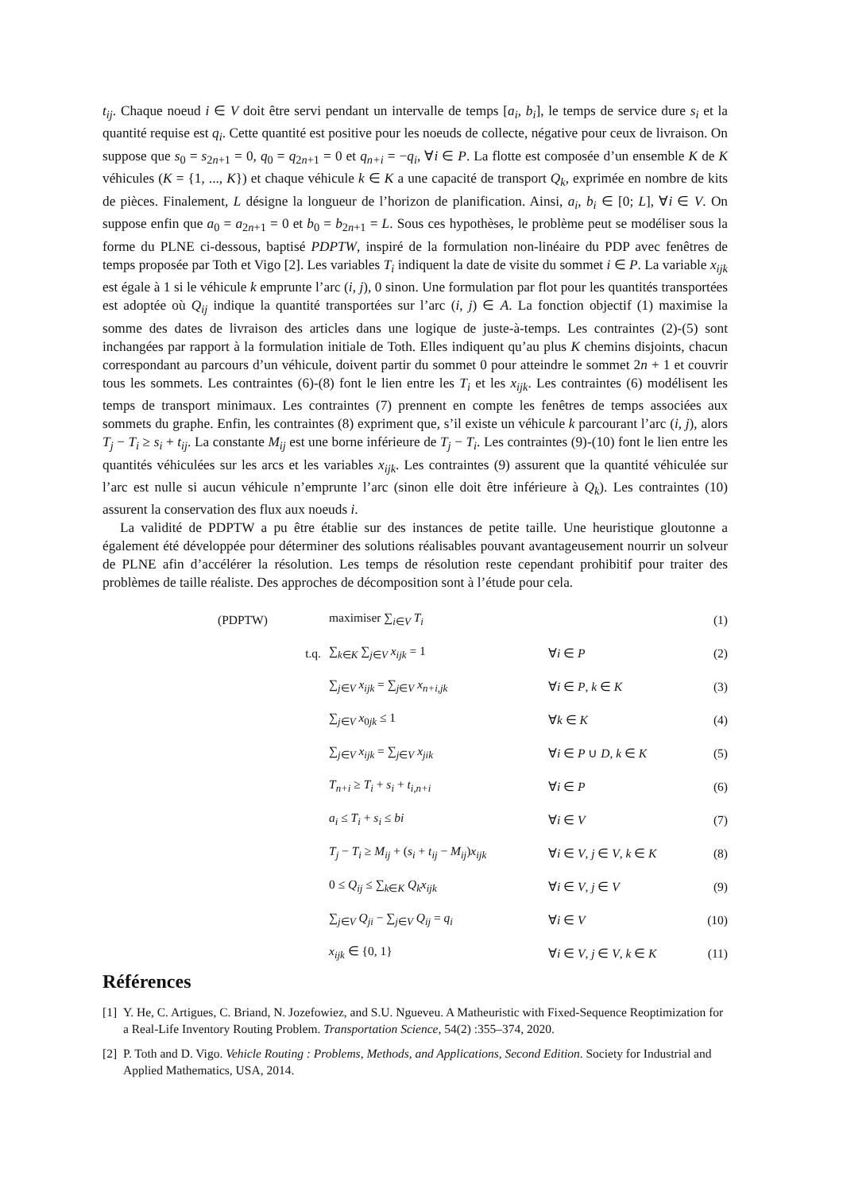t<sub>ij</sub>. Chaque noeud i ∈ V doit être servi pendant un intervalle de temps [a<sub>i</sub>, b<sub>i</sub>], le temps de service dure s<sub>i</sub> et la quantité requise est q<sub>i</sub>. Cette quantité est positive pour les noeuds de collecte, négative pour ceux de livraison. On suppose que s<sub>0</sub> = s<sub>2n+1</sub> = 0, q<sub>0</sub> = q<sub>2n+1</sub> = 0 et q<sub>n+i</sub> = −q<sub>i</sub>, ∀i ∈ P. La flotte est composée d’un ensemble K de K véhicules (K = {1, ..., K}) et chaque véhicule k ∈ K a une capacité de transport Q<sub>k</sub>, exprimée en nombre de kits de pièces. Finalement, L désigne la longueur de l’horizon de planification. Ainsi, a<sub>i</sub>, b<sub>i</sub> ∈ [0; L], ∀i ∈ V. On suppose enfin que a<sub>0</sub> = a<sub>2n+1</sub> = 0 et b<sub>0</sub> = b<sub>2n+1</sub> = L. Sous ces hypothèses, le problème peut se modéliser sous la forme du PLNE ci-dessous, baptisé PDPTW, inspiré de la formulation non-linéaire du PDP avec fenêtres de temps proposée par Toth et Vigo [2]. Les variables T<sub>i</sub> indiquent la date de visite du sommet i ∈ P. La variable x<sub>ijk</sub> est égale à 1 si le véhicule k emprunte l’arc (i, j), 0 sinon. Une formulation par flot pour les quantités transportées est adoptée où Q<sub>ij</sub> indique la quantité transportées sur l’arc (i, j) ∈ A. La fonction objectif (1) maximise la somme des dates de livraison des articles dans une logique de juste-à-temps. Les contraintes (2)-(5) sont inchangées par rapport à la formulation initiale de Toth. Elles indiquent qu’au plus K chemins disjoints, chacun correspondant au parcours d’un véhicule, doivent partir du sommet 0 pour atteindre le sommet 2n + 1 et couvrir tous les sommets. Les contraintes (6)-(8) font le lien entre les T<sub>i</sub> et les x<sub>ijk</sub>. Les contraintes (6) modélisent les temps de transport minimaux. Les contraintes (7) prennent en compte les fenêtres de temps associées aux sommets du graphe. Enfin, les contraintes (8) expriment que, s’il existe un véhicule k parcourant l’arc (i, j), alors T<sub>j</sub> − T<sub>i</sub> ≥ s<sub>i</sub> + t<sub>ij</sub>. La constante M<sub>ij</sub> est une borne inférieure de T<sub>j</sub> − T<sub>i</sub>. Les contraintes (9)-(10) font le lien entre les quantités véhiculées sur les arcs et les variables x<sub>ijk</sub>. Les contraintes (9) assurent que la quantité véhiculée sur l’arc est nulle si aucun véhicule n’emprunte l’arc (sinon elle doit être inférieure à Q<sub>k</sub>). Les contraintes (10) assurent la conservation des flux aux noeuds i.
La validité de PDPTW a pu être établie sur des instances de petite taille. Une heuristique gloutonne a également été développée pour déterminer des solutions réalisables pouvant avantageusement nourrir un solveur de PLNE afin d’accélérer la résolution. Les temps de résolution reste cependant prohibitif pour traiter des problèmes de taille réaliste. Des approches de décomposition sont à l’étude pour cela.
| (PDPTW) | maximiser ∑<sub>i∈V</sub> T<sub>i</sub> | | (1) |
| t.q. | ∑<sub>k∈K</sub> ∑<sub>j∈V</sub> x<sub>ijk</sub> = 1 | ∀ i ∈ P | (2) |
| | ∑<sub>j∈V</sub> x<sub>ijk</sub> = ∑<sub>j∈V</sub> x<sub>n+i,jk</sub> | ∀ i ∈ P , k ∈ K | (3) |
| | ∑<sub>j∈V</sub> x<sub>0jk</sub> ≤ 1 | ∀ k ∈ K | (4) |
| | ∑<sub>j∈V</sub> x<sub>ijk</sub> = ∑<sub>j∈V</sub> x<sub>jik</sub> | ∀ i ∈ P ∪ D , k ∈ K | (5) |
| | T<sub>n+i</sub> ≥ T<sub>i</sub> + s<sub>i</sub> + t<sub>i,n+i</sub> | ∀ i ∈ P | (6) |
| | a<sub>i</sub> ≤ T<sub>i</sub> + s<sub>i</sub> ≤ bi | ∀ i ∈ V | (7) |
| | T<sub>j</sub> − T<sub>i</sub> ≥ M<sub>ij</sub> + ( s<sub>i</sub> + t<sub>ij</sub> − M<sub>ij</sub> ) x<sub>ijk</sub> | ∀ i ∈ V , j ∈ V , k ∈ K | (8) |
| | 0 ≤ Q<sub>ij</sub> ≤ ∑<sub>k∈K</sub> Q<sub>k</sub>x<sub>ijk</sub> | ∀ i ∈ V , j ∈ V | (9) |
| | ∑<sub>j∈V</sub> Q<sub>ji</sub> − ∑<sub>j∈V</sub> Q<sub>ij</sub> = q<sub>i</sub> | ∀ i ∈ V | (10) |
| | x<sub>ijk</sub> ∈ {0, 1} | ∀ i ∈ V , j ∈ V , k ∈ K | (11) |
Références
[1] Y. He, C. Artigues, C. Briand, N. Jozefowiez, and S.U. Ngueveu. A Matheuristic with Fixed-Sequence Reoptimization for a Real-Life Inventory Routing Problem. Transportation Science, 54(2) :355–374, 2020.
[2] P. Toth and D. Vigo. Vehicle Routing : Problems, Methods, and Applications, Second Edition. Society for Industrial and Applied Mathematics, USA, 2014.